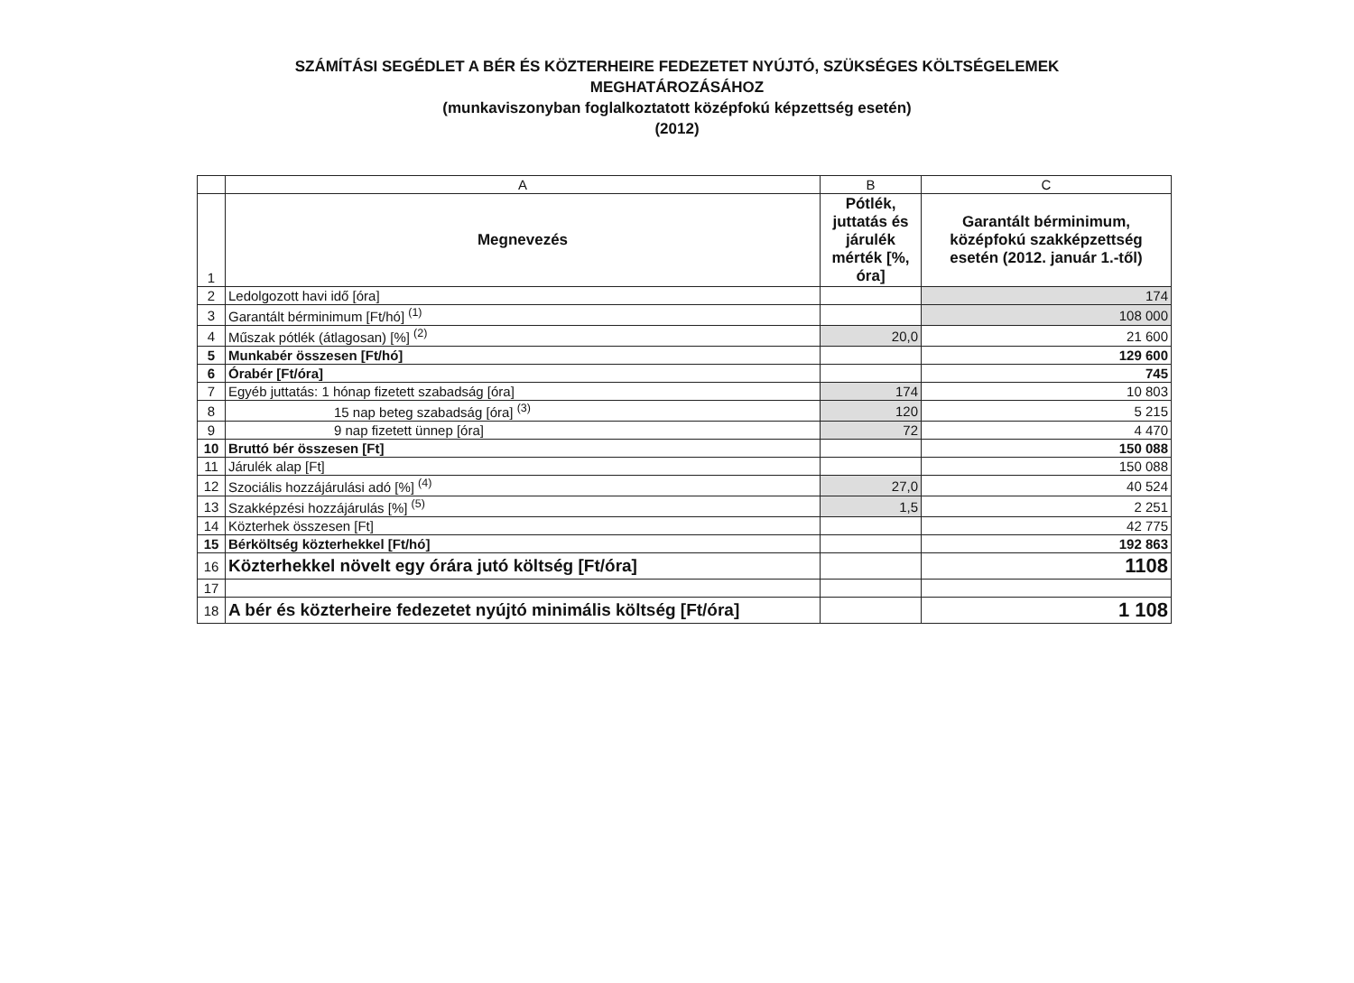SZÁMÍTÁSI SEGÉDLET A BÉR ÉS KÖZTERHEIRE FEDEZETET NYÚJTÓ, SZÜKSÉGES KÖLTSÉGELEMEK
MEGHATÁROZÁSÁHOZ
(munkaviszonyban foglalkoztatott középfokú képzettség esetén)
(2012)
| | A | B | C |
| 1 | Megnevezés | Pótlék, juttatás és járulék mérték [%, óra] | Garantált bérminimum, középfokú szakképzettség esetén (2012. január 1.-től) |
| 2 | Ledolgozott havi idő [óra] | | 174 |
| 3 | Garantált bérminimum [Ft/hó] <sup>(1)</sup> | | 108 000 |
| 4 | Műszak pótlék (átlagosan) [%] <sup>(2)</sup> | 20,0 | 21 600 |
| 5 | Munkabér összesen [Ft/hó] | | 129 600 |
| 6 | Órabér [Ft/óra] | | 745 |
| 7 | Egyéb juttatás: 1 hónap fizetett szabadság [óra] | 174 | 10 803 |
| 8 | 15 nap beteg szabadság [óra] <sup>(3)</sup> | 120 | 5 215 |
| 9 | 9 nap fizetett ünnep [óra] | 72 | 4 470 |
| 10 | Bruttó bér összesen [Ft] | | 150 088 |
| 11 | Járulék alap [Ft] | | 150 088 |
| 12 | Szociális hozzájárulási adó [%] <sup>(4)</sup> | 27,0 | 40 524 |
| 13 | Szakképzési hozzájárulás [%] <sup>(5)</sup> | 1,5 | 2 251 |
| 14 | Közterhek összesen [Ft] | | 42 775 |
| 15 | Bérköltség közterhekkel [Ft/hó] | | 192 863 |
| 16 | Közterhekkel növelt egy órára jutó költség [Ft/óra] | | 1108 |
| 17 | | | |
| 18 | A bér és közterheire fedezetet nyújtó minimális költség [Ft/óra] | | 1 108 |